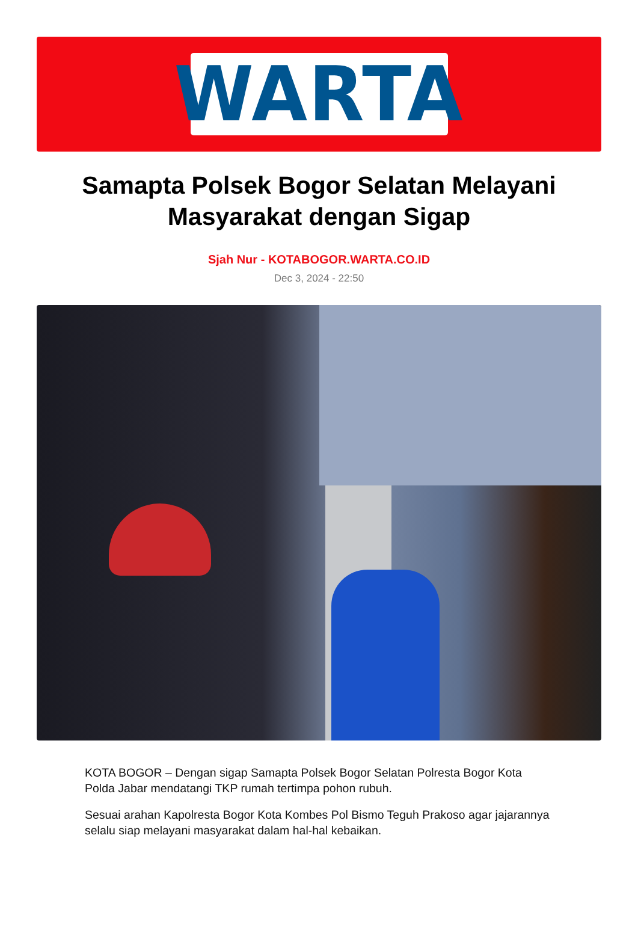WARTA
Samapta Polsek Bogor Selatan Melayani Masyarakat dengan Sigap
Sjah Nur - KOTABOGOR.WARTA.CO.ID
Dec 3, 2024 - 22:50
KOTA BOGOR – Dengan sigap Samapta Polsek Bogor Selatan Polresta Bogor Kota Polda Jabar mendatangi TKP rumah tertimpa pohon rubuh.
Sesuai arahan Kapolresta Bogor Kota Kombes Pol Bismo Teguh Prakoso agar jajarannya selalu siap melayani masyarakat dalam hal-hal kebaikan.